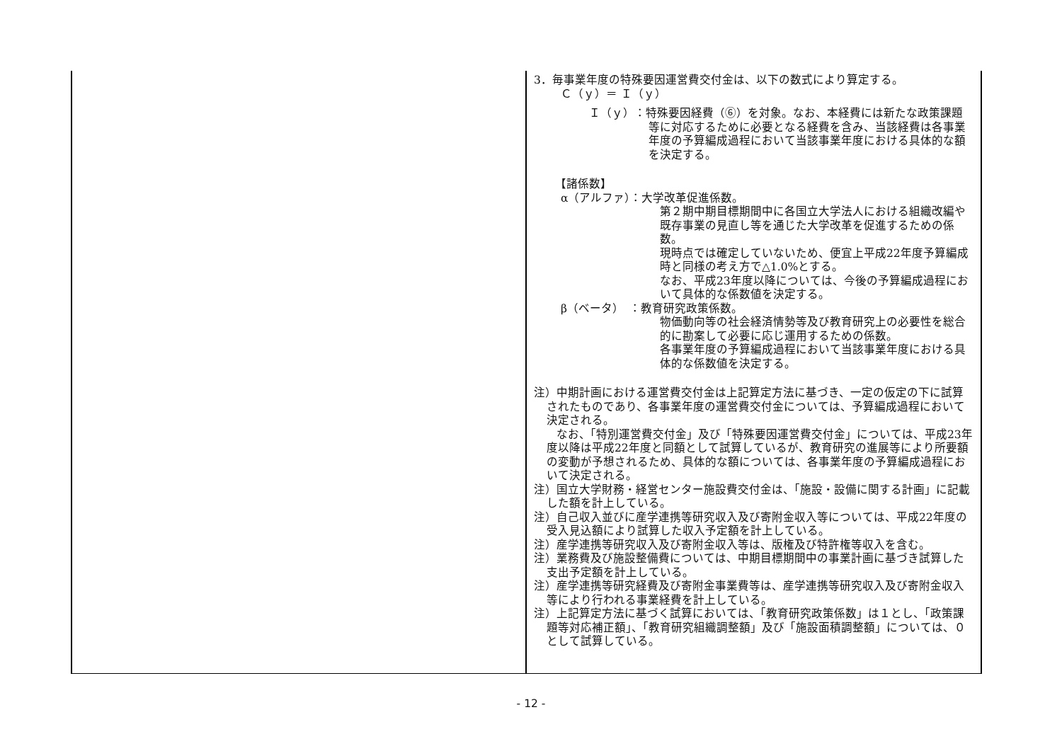| | 3．毎事業年度の特殊要因運営費交付金は、以下の数式により算定する。 Ｃ（ｙ）＝ Ｉ（ｙ） Ｉ（ｙ）：特殊要因経費（⑥）を対象。なお、本経費には新たな政策課題等に対応するために必要となる経費を含み、当該経費は各事業年度の予算編成過程において当該事業年度における具体的な額を決定する。 【諸係数】 α（アルファ）：大学改革促進係数。 第２期中期目標期間中に各国立大学法人における組織改編や既存事業の見直し等を通じた大学改革を促進するための係数。 現時点では確定していないため、便宜上平成22年度予算編成時と同様の考え方で△1.0%とする。 なお、平成23年度以降については、今後の予算編成過程において具体的な係数値を決定する。 β（ベータ） ：教育研究政策係数。 物価動向等の社会経済情勢等及び教育研究上の必要性を総合的に勘案して必要に応じ運用するための係数。 各事業年度の予算編成過程において当該事業年度における具体的な係数値を決定する。 注）中期計画における運営費交付金は上記算定方法に基づき、一定の仮定の下に試算されたものであり、各事業年度の運営費交付金については、予算編成過程において決定される。 なお、「特別運営費交付金」及び「特殊要因運営費交付金」については、平成23年度以降は平成22年度と同額として試算しているが、教育研究の進展等により所要額の変動が予想されるため、具体的な額については、各事業年度の予算編成過程において決定される。 注）国立大学財務・経営センター施設費交付金は、「施設・設備に関する計画」に記載した額を計上している。 注）自己収入並びに産学連携等研究収入及び寄附金収入等については、平成22年度の受入見込額により試算した収入予定額を計上している。 注）産学連携等研究収入及び寄附金収入等は、版権及び特許権等収入を含む。 注）業務費及び施設整備費については、中期目標期間中の事業計画に基づき試算した支出予定額を計上している。 注）産学連携等研究経費及び寄附金事業費等は、産学連携等研究収入及び寄附金収入等により行われる事業経費を計上している。 注）上記算定方法に基づく試算においては、「教育研究政策係数」は１とし、「政策課題等対応補正額」、「教育研究組織調整額」及び「施設面積調整額」については、０として試算している。 |
- 12 -